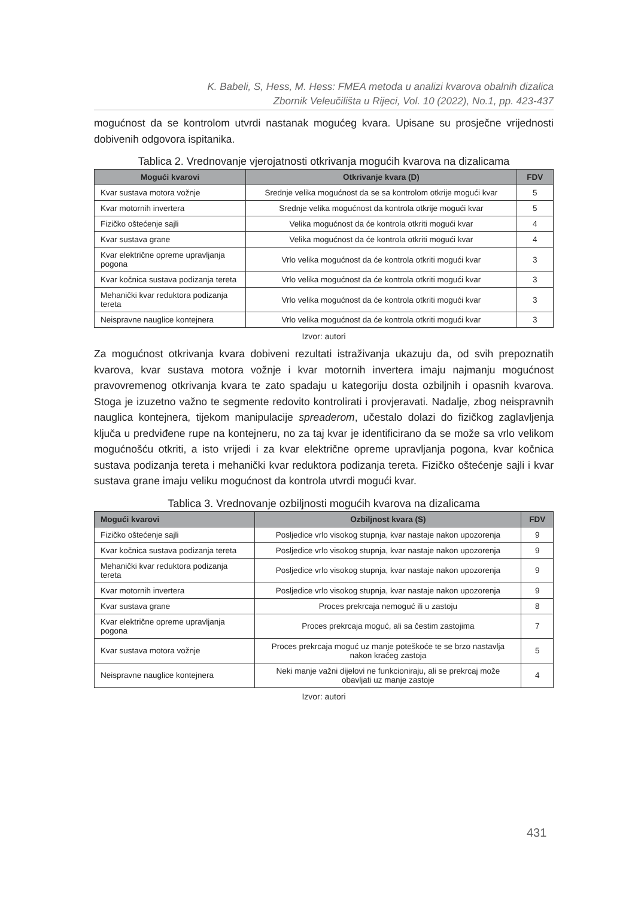K. Babeli, S, Hess, M. Hess: FMEA metoda u analizi kvarova obalnih dizalica
Zbornik Veleučilišta u Rijeci, Vol. 10 (2022), No.1, pp. 423-437
mogućnost da se kontrolom utvrdi nastanak mogućeg kvara. Upisane su prosječne vrijednosti dobivenih odgovora ispitanika.
Tablica 2. Vrednovanje vjerojatnosti otkrivanja mogućih kvarova na dizalicama
| Mogući kvarovi | Otkrivanje kvara (D) | FDV |
| --- | --- | --- |
| Kvar sustava motora vožnje | Srednje velika mogućnost da se sa kontrolom otkrije mogući kvar | 5 |
| Kvar motornih invertera | Srednje velika mogućnost da kontrola otkrije mogući kvar | 5 |
| Fizičko oštećenje sajli | Velika mogućnost da će kontrola otkriti mogući kvar | 4 |
| Kvar sustava grane | Velika mogućnost da će kontrola otkriti mogući kvar | 4 |
| Kvar električne opreme upravljanja pogona | Vrlo velika mogućnost da će kontrola otkriti mogući kvar | 3 |
| Kvar kočnica sustava podizanja tereta | Vrlo velika mogućnost da će kontrola otkriti mogući kvar | 3 |
| Mehanički kvar reduktora podizanja tereta | Vrlo velika mogućnost da će kontrola otkriti mogući kvar | 3 |
| Neispravne nauglice kontejnera | Vrlo velika mogućnost da će kontrola otkriti mogući kvar | 3 |
Izvor: autori
Za mogućnost otkrivanja kvara dobiveni rezultati istraživanja ukazuju da, od svih prepoznatih kvarova, kvar sustava motora vožnje i kvar motornih invertera imaju najmanju mogućnost pravovremenog otkrivanja kvara te zato spadaju u kategoriju dosta ozbiljnih i opasnih kvarova. Stoga je izuzetno važno te segmente redovito kontrolirati i provjeravati. Nadalje, zbog neispravnih nauglica kontejnera, tijekom manipulacije spreaderom, učestalo dolazi do fizičkog zaglavljenja ključa u predviđene rupe na kontejneru, no za taj kvar je identificirano da se može sa vrlo velikom mogućnošću otkriti, a isto vrijedi i za kvar električne opreme upravljanja pogona, kvar kočnica sustava podizanja tereta i mehanički kvar reduktora podizanja tereta. Fizičko oštećenje sajli i kvar sustava grane imaju veliku mogućnost da kontrola utvrdi mogući kvar.
Tablica 3. Vrednovanje ozbiljnosti mogućih kvarova na dizalicama
| Mogući kvarovi | Ozbiljnost kvara (S) | FDV |
| --- | --- | --- |
| Fizičko oštećenje sajli | Posljedice vrlo visokog stupnja, kvar nastaje nakon upozorenja | 9 |
| Kvar kočnica sustava podizanja tereta | Posljedice vrlo visokog stupnja, kvar nastaje nakon upozorenja | 9 |
| Mehanički kvar reduktora podizanja tereta | Posljedice vrlo visokog stupnja, kvar nastaje nakon upozorenja | 9 |
| Kvar motornih invertera | Posljedice vrlo visokog stupnja, kvar nastaje nakon upozorenja | 9 |
| Kvar sustava grane | Proces prekrcaja nemoguć ili u zastoju | 8 |
| Kvar električne opreme upravljanja pogona | Proces prekrcaja moguć, ali sa čestim zastojima | 7 |
| Kvar sustava motora vožnje | Proces prekrcaja moguć uz manje poteškoće te se brzo nastavlja nakon kraćeg zastoja | 5 |
| Neispravne nauglice kontejnera | Neki manje važni dijelovi ne funkcioniraju, ali se prekrcaj može obavljati uz manje zastoje | 4 |
Izvor: autori
431